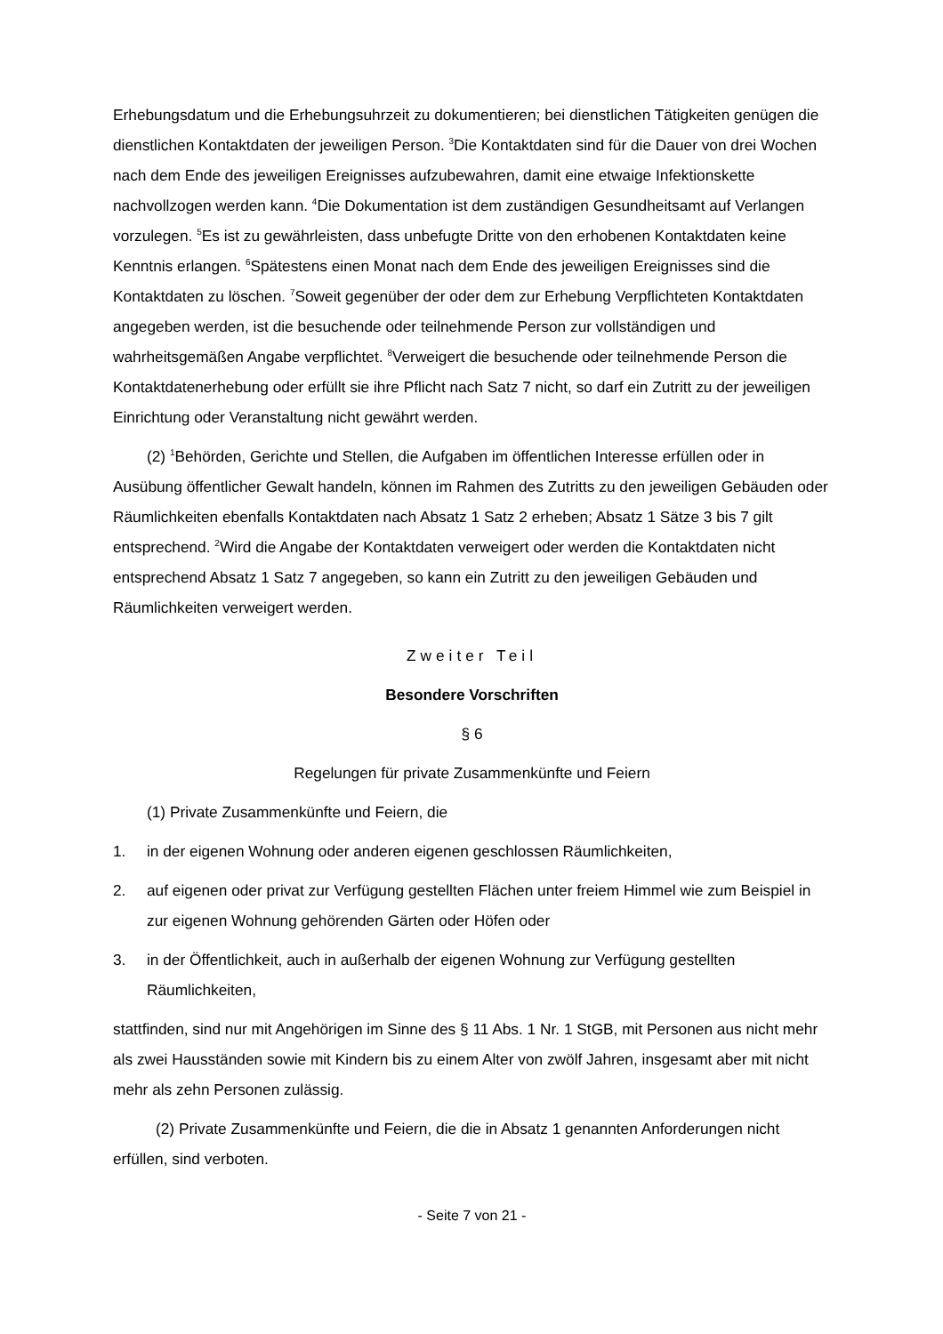Erhebungsdatum und die Erhebungsuhrzeit zu dokumentieren; bei dienstlichen Tätigkeiten genügen die dienstlichen Kontaktdaten der jeweiligen Person. <sup>3</sup>Die Kontaktdaten sind für die Dauer von drei Wochen nach dem Ende des jeweiligen Ereignisses aufzubewahren, damit eine etwaige Infektionskette nachvollzogen werden kann. <sup>4</sup>Die Dokumentation ist dem zuständigen Gesundheitsamt auf Verlangen vorzulegen. <sup>5</sup>Es ist zu gewährleisten, dass unbefugte Dritte von den erhobenen Kontaktdaten keine Kenntnis erlangen. <sup>6</sup>Spätestens einen Monat nach dem Ende des jeweiligen Ereignisses sind die Kontaktdaten zu löschen. <sup>7</sup>Soweit gegenüber der oder dem zur Erhebung Verpflichteten Kontaktdaten angegeben werden, ist die besuchende oder teilnehmende Person zur vollständigen und wahrheitsgemäßen Angabe verpflichtet. <sup>8</sup>Verweigert die besuchende oder teilnehmende Person die Kontaktdatenerhebung oder erfüllt sie ihre Pflicht nach Satz 7 nicht, so darf ein Zutritt zu der jeweiligen Einrichtung oder Veranstaltung nicht gewährt werden.
(2) <sup>1</sup>Behörden, Gerichte und Stellen, die Aufgaben im öffentlichen Interesse erfüllen oder in Ausübung öffentlicher Gewalt handeln, können im Rahmen des Zutritts zu den jeweiligen Gebäuden oder Räumlichkeiten ebenfalls Kontaktdaten nach Absatz 1 Satz 2 erheben; Absatz 1 Sätze 3 bis 7 gilt entsprechend. <sup>2</sup>Wird die Angabe der Kontaktdaten verweigert oder werden die Kontaktdaten nicht entsprechend Absatz 1 Satz 7 angegeben, so kann ein Zutritt zu den jeweiligen Gebäuden und Räumlichkeiten verweigert werden.
Zweiter Teil
Besondere Vorschriften
§ 6
Regelungen für private Zusammenkünfte und Feiern
(1) Private Zusammenkünfte und Feiern, die
1. in der eigenen Wohnung oder anderen eigenen geschlossen Räumlichkeiten,
2. auf eigenen oder privat zur Verfügung gestellten Flächen unter freiem Himmel wie zum Beispiel in zur eigenen Wohnung gehörenden Gärten oder Höfen oder
3. in der Öffentlichkeit, auch in außerhalb der eigenen Wohnung zur Verfügung gestellten Räumlichkeiten,
stattfinden, sind nur mit Angehörigen im Sinne des § 11 Abs. 1 Nr. 1 StGB, mit Personen aus nicht mehr als zwei Hausständen sowie mit Kindern bis zu einem Alter von zwölf Jahren, insgesamt aber mit nicht mehr als zehn Personen zulässig.
(2) Private Zusammenkünfte und Feiern, die die in Absatz 1 genannten Anforderungen nicht erfüllen, sind verboten.
- Seite 7 von 21 -